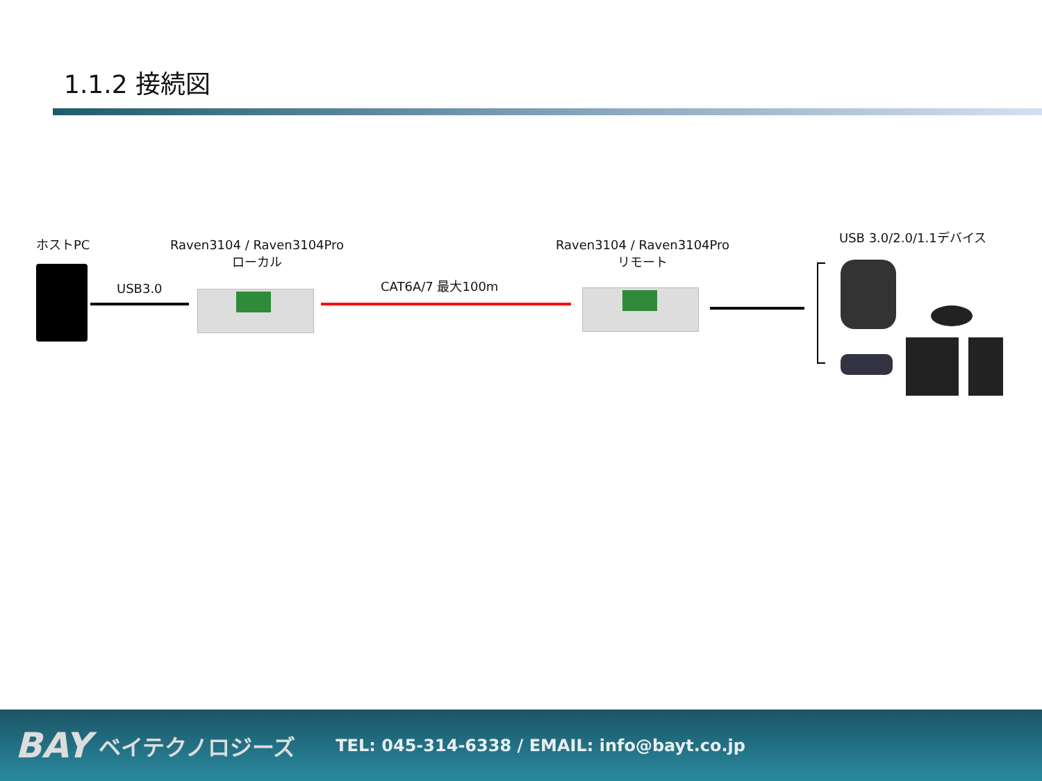1.1.2 接続図
ホストPC
USB3.0
Raven3104 / Raven3104Pro
ローカル
CAT6A/7 最大100m
Raven3104 / Raven3104Pro
リモート
USB 3.0/2.0/1.1デバイス
BAY ベイテクノロジーズ TEL: 045-314-6338 / EMAIL: info@bayt.co.jp